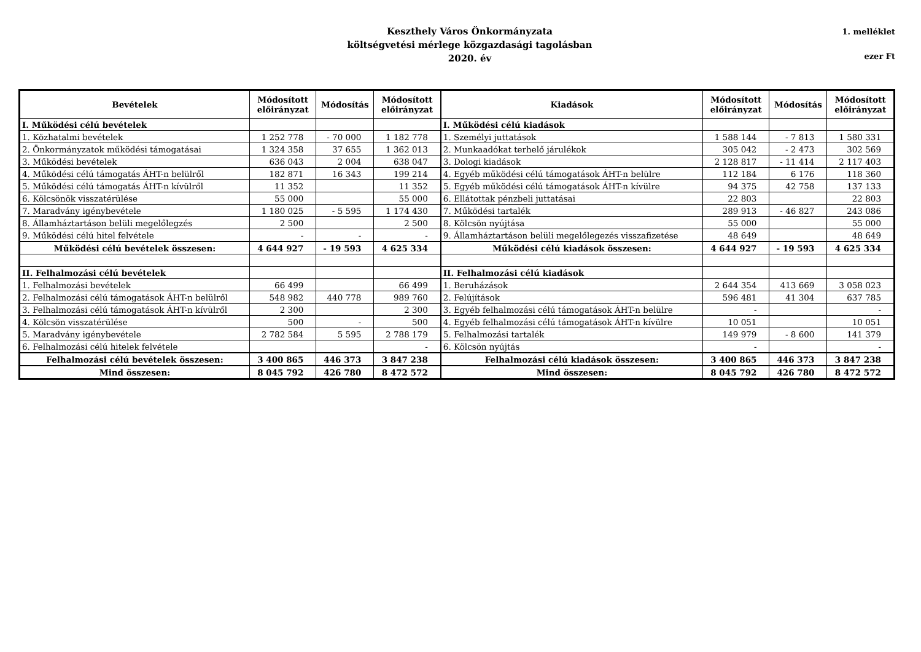Keszthely Város Önkormányzata
költségvetési mérlege közgazdasági tagolásban
2020. év
1. melléklet
ezer Ft
| Bevételek | Módosított előirányzat | Módosítás | Módosított előirányzat | Kiadások | Módosított előirányzat | Módosítás | Módosított előirányzat |
| --- | --- | --- | --- | --- | --- | --- | --- |
| I. Működési célú bevételek | | | | I. Működési célú kiadások | | | |
| 1. Közhatalmi bevételek | 1 252 778 | - 70 000 | 1 182 778 | 1. Személyi juttatások | 1 588 144 | - 7 813 | 1 580 331 |
| 2. Önkormányzatok működési támogatásai | 1 324 358 | 37 655 | 1 362 013 | 2. Munkaadókat terhelő járulékok | 305 042 | - 2 473 | 302 569 |
| 3. Működési bevételek | 636 043 | 2 004 | 638 047 | 3. Dologi kiadások | 2 128 817 | - 11 414 | 2 117 403 |
| 4. Működési célú támogatás ÁHT-n belülről | 182 871 | 16 343 | 199 214 | 4. Egyéb működési célú támogatások ÁHT-n belülre | 112 184 | 6 176 | 118 360 |
| 5. Működési célú támogatás ÁHT-n kívülről | 11 352 | | 11 352 | 5. Egyéb működési célú támogatások ÁHT-n kívülre | 94 375 | 42 758 | 137 133 |
| 6. Kölcsönök visszatérülése | 55 000 | | 55 000 | 6. Ellátottak pénzbeli juttatásai | 22 803 | | 22 803 |
| 7. Maradvány igénybevétele | 1 180 025 | - 5 595 | 1 174 430 | 7. Működési tartalék | 289 913 | - 46 827 | 243 086 |
| 8. Államháztartáson belüli megelőlegzés | 2 500 | | 2 500 | 8. Kölcsön nyújtása | 55 000 | | 55 000 |
| 9. Működési célú hitel felvétele | - | - | - | 9. Államháztartáson belüli megelőlegezés visszafizetése | 48 649 | | 48 649 |
| Működési célú bevételek összesen: | 4 644 927 | - 19 593 | 4 625 334 | Működési célú kiadások összesen: | 4 644 927 | - 19 593 | 4 625 334 |
| II. Felhalmozási célú bevételek | | | | II. Felhalmozási célú kiadások | | | |
| 1. Felhalmozási bevételek | 66 499 | | 66 499 | 1. Beruházások | 2 644 354 | 413 669 | 3 058 023 |
| 2. Felhalmozási célú támogatások ÁHT-n belülről | 548 982 | 440 778 | 989 760 | 2. Felújítások | 596 481 | 41 304 | 637 785 |
| 3. Felhalmozási célú támogatások ÁHT-n kívülről | 2 300 | | 2 300 | 3. Egyéb felhalmozási célú támogatások ÁHT-n belülre | - | | - |
| 4. Kölcsön visszatérülése | 500 | - | 500 | 4. Egyéb felhalmozási célú támogatások ÁHT-n kívülre | 10 051 | | 10 051 |
| 5. Maradvány igénybevétele | 2 782 584 | 5 595 | 2 788 179 | 5. Felhalmozási tartalék | 149 979 | - 8 600 | 141 379 |
| 6. Felhalmozási célú hitelek felvétele | | | - | 6. Kölcsön nyújtás | - | | - |
| Felhalmozási célú bevételek összesen: | 3 400 865 | 446 373 | 3 847 238 | Felhalmozási célú kiadások összesen: | 3 400 865 | 446 373 | 3 847 238 |
| Mind összesen: | 8 045 792 | 426 780 | 8 472 572 | Mind összesen: | 8 045 792 | 426 780 | 8 472 572 |